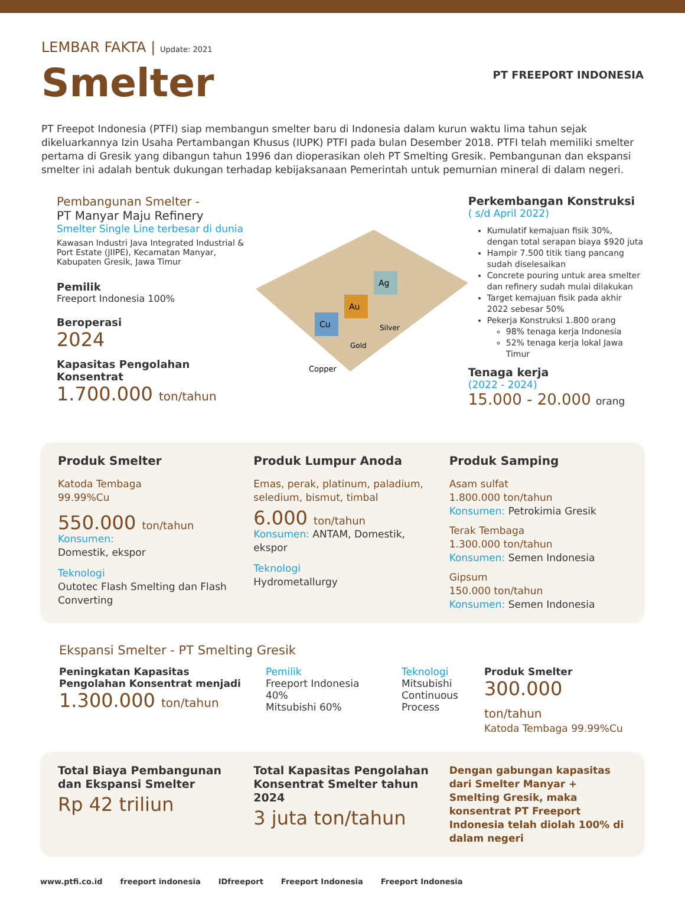LEMBAR FAKTA | Update: 2021
Smelter
PT FREEPORT INDONESIA
PT Freepot Indonesia (PTFI) siap membangun smelter baru di Indonesia dalam kurun waktu lima tahun sejak dikeluarkannya Izin Usaha Pertambangan Khusus (IUPK) PTFI pada bulan Desember 2018. PTFI telah memiliki smelter pertama di Gresik yang dibangun tahun 1996 dan dioperasikan oleh PT Smelting Gresik. Pembangunan dan ekspansi smelter ini adalah bentuk dukungan terhadap kebijaksanaan Pemerintah untuk pemurnian mineral di dalam negeri.
Pembangunan Smelter -
PT Manyar Maju Refinery
Smelter Single Line terbesar di dunia
Kawasan Industri Java Integrated Industrial & Port Estate (JIIPE), Kecamatan Manyar, Kabupaten Gresik, Jawa Timur
Pemilik
Freeport Indonesia 100%
Beroperasi
2024
Kapasitas Pengolahan Konsentrat
1.700.000 ton/tahun
Cu
Au
Ag
Copper
Gold
Silver
Perkembangan Konstruksi
( s/d April 2022)
Kumulatif kemajuan fisik 30%, dengan total serapan biaya $920 juta
Hampir 7.500 titik tiang pancang sudah diselesaikan
Concrete pouring untuk area smelter dan refinery sudah mulai dilakukan
Target kemajuan fisik pada akhir 2022 sebesar 50%
Pekerja Konstruksi 1.800 orang
98% tenaga kerja Indonesia
52% tenaga kerja lokal Jawa Timur
Tenaga kerja
(2022 - 2024)
15.000 - 20.000 orang
Produk Smelter
Katoda Tembaga
99.99%Cu
550.000 ton/tahun
Konsumen:
Domestik, ekspor
Teknologi
Outotec Flash Smelting dan Flash Converting
Produk Lumpur Anoda
Emas, perak, platinum, paladium, seledium, bismut, timbal
6.000 ton/tahun
Konsumen: ANTAM, Domestik, ekspor
Teknologi
Hydrometallurgy
Produk Samping
Asam sulfat
1.800.000 ton/tahun
Konsumen: Petrokimia Gresik
Terak Tembaga
1.300.000 ton/tahun
Konsumen: Semen Indonesia
Gipsum
150.000 ton/tahun
Konsumen: Semen Indonesia
Ekspansi Smelter - PT Smelting Gresik
Peningkatan Kapasitas Pengolahan Konsentrat menjadi
1.300.000 ton/tahun
Pemilik
Freeport Indonesia 40%
Mitsubishi 60%
Teknologi
Mitsubishi Continuous Process
Produk Smelter
300.000 ton/tahun
Katoda Tembaga 99.99%Cu
Total Biaya Pembangunan dan Ekspansi Smelter
Rp 42 triliun
Total Kapasitas Pengolahan Konsentrat Smelter tahun 2024
3 juta ton/tahun
Dengan gabungan kapasitas dari Smelter Manyar + Smelting Gresik, maka konsentrat PT Freeport Indonesia telah diolah 100% di dalam negeri
www.ptfi.co.id freeport indonesia IDfreeport Freeport Indonesia Freeport Indonesia